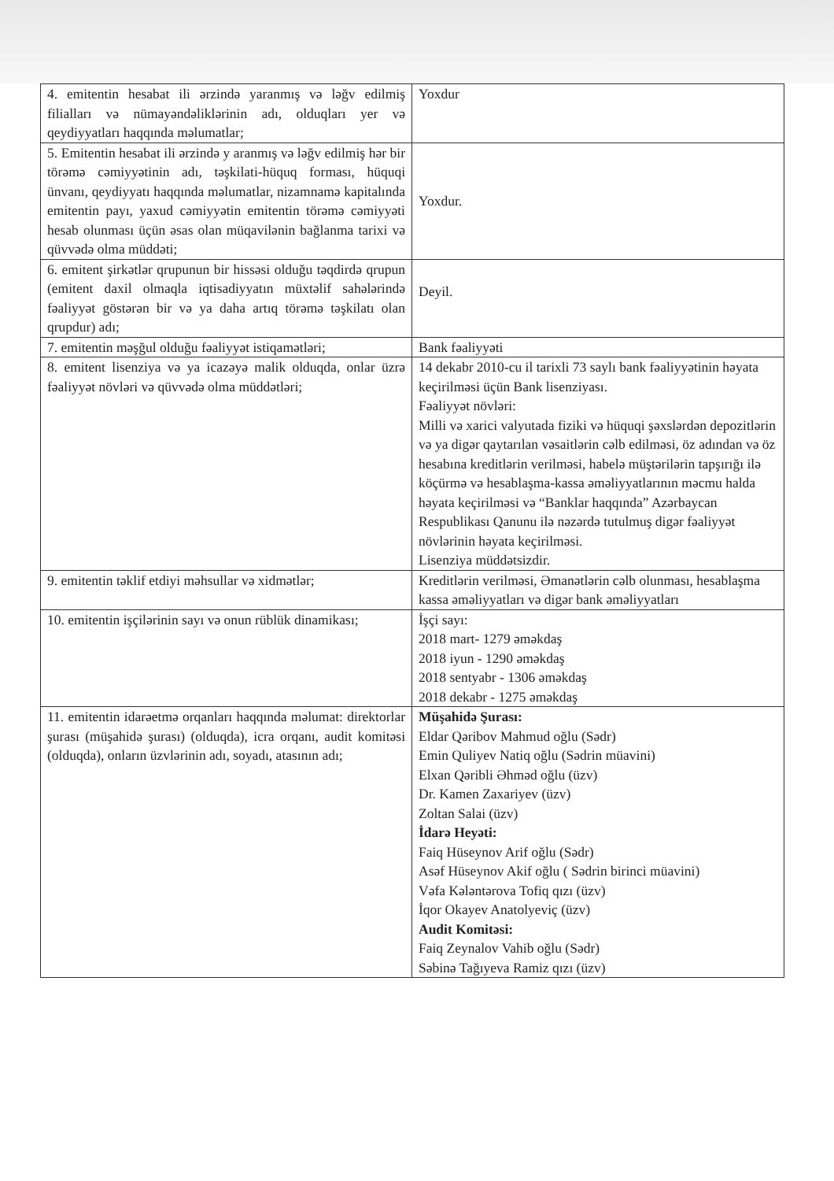| 4. emitentin hesabat ili ərzində yaranmış və ləğv edilmiş filialları və nümayəndəliklərinin adı, olduqları yer və qeydiyyatları haqqında məlumatlar; | Yoxdur |
| 5. Emitentin hesabat ili ərzində y aranmış və ləğv edilmiş hər bir törəmə cəmiyyətinin adı, təşkilati-hüquq forması, hüquqi ünvanı, qeydiyyatı haqqında məlumatlar, nizamnamə kapitalında emitentin payı, yaxud cəmiyyətin emitentin törəmə cəmiyyəti hesab olunması üçün əsas olan müqavilənin bağlanma tarixi və qüvvədə olma müddəti; | Yoxdur. |
| 6. emitent şirkətlər qrupunun bir hissəsi olduğu təqdirdə qrupun (emitent daxil olmaqla iqtisadiyyatın müxtəlif sahələrində fəaliyyət göstərən bir və ya daha artıq törəmə təşkilatı olan qrupdur) adı; | Deyil. |
| 7. emitentin məşğul olduğu fəaliyyət istiqamətləri; | Bank fəaliyyəti |
| 8. emitent lisenziya və ya icazəyə malik olduqda, onlar üzrə fəaliyyət növləri və qüvvədə olma müddətləri; | 14 dekabr 2010-cu il tarixli 73 saylı bank fəaliyyətinin həyata keçirilməsi üçün Bank lisenziyası. Fəaliyyət növləri: Milli və xarici valyutada fiziki və hüquqi şəxslərdən depozitlərin və ya digər qaytarılan vəsaitlərin cəlb edilməsi, öz adından və öz hesabına kreditlərin verilməsi, habelə müştərilərin tapşırığı ilə köçürmə və hesablaşma-kassa əməliyyatlarının məcmu halda həyata keçirilməsi və “Banklar haqqında” Azərbaycan Respublikası Qanunu ilə nəzərdə tutulmuş digər fəaliyyət növlərinin həyata keçirilməsi. Lisenziya müddətsizdir. |
| 9. emitentin təklif etdiyi məhsullar və xidmətlər; | Kreditlərin verilməsi, Əmanətlərin cəlb olunması, hesablaşma kassa əməliyyatları və digər bank əməliyyatları |
| 10. emitentin işçilərinin sayı və onun rüblük dinamikası; | İşçi sayı: 2018 mart- 1279 əməkdaş 2018 iyun - 1290 əməkdaş 2018 sentyabr - 1306 əməkdaş 2018 dekabr - 1275 əməkdaş |
| 11. emitentin idarəetmə orqanları haqqında məlumat: direktorlar şurası (müşahidə şurası) (olduqda), icra orqanı, audit komitəsi (olduqda), onların üzvlərinin adı, soyadı, atasının adı; | Müşahidə Şurası: Eldar Qəribov Mahmud oğlu (Sədr) Emin Quliyev Natiq oğlu (Sədrin müavini) Elxan Qəribli Əhməd oğlu (üzv) Dr. Kamen Zaxariyev (üzv) Zoltan Salai (üzv) İdarə Heyəti: Faiq Hüseynov Arif oğlu (Sədr) Asəf Hüseynov Akif oğlu ( Sədrin birinci müavini) Vəfa Kələntərova Tofiq qızı (üzv) İqor Okayev Anatolyeviç (üzv) Audit Komitəsi: Faiq Zeynalov Vahib oğlu (Sədr) Səbinə Tağıyeva Ramiz qızı (üzv) |